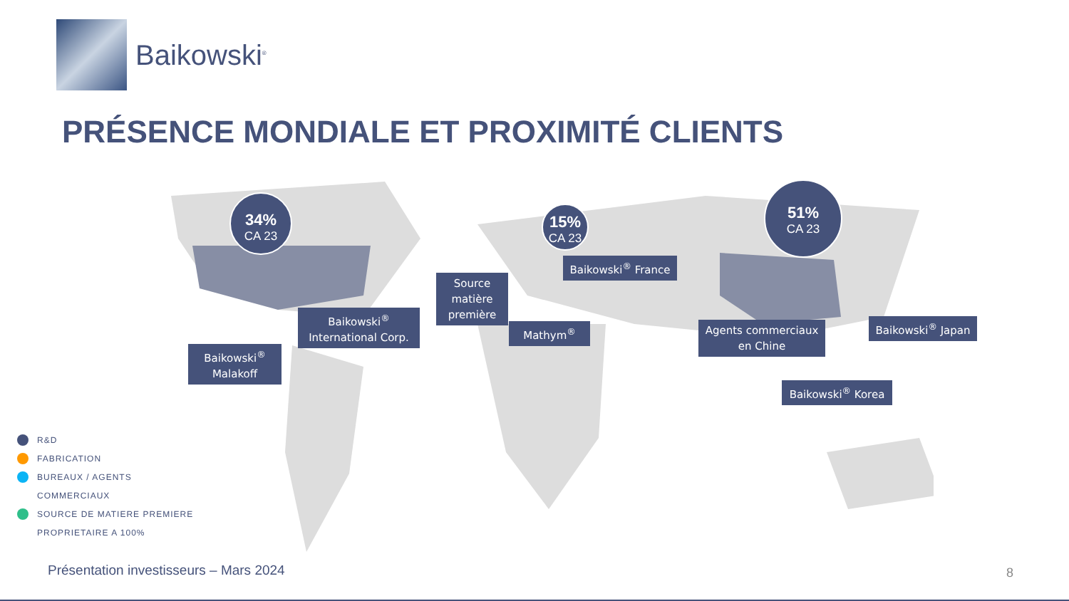Baikowski<sup>®</sup>
PRÉSENCE MONDIALE ET PROXIMITÉ CLIENTS
34%
CA 23
15%
CA 23
51%
CA 23
Baikowski<sup>®</sup> Malakoff
Baikowski<sup>®</sup> International Corp.
Source matière première
Mathym<sup>®</sup>
Baikowski<sup>®</sup> France
Agents commerciaux en Chine
Baikowski<sup>®</sup> Japan
Baikowski<sup>®</sup> Korea
R&D
FABRICATION
BUREAUX / AGENTS
COMMERCIAUX
SOURCE DE MATIERE PREMIERE
PROPRIETAIRE A 100%
Présentation investisseurs – Mars 2024
8